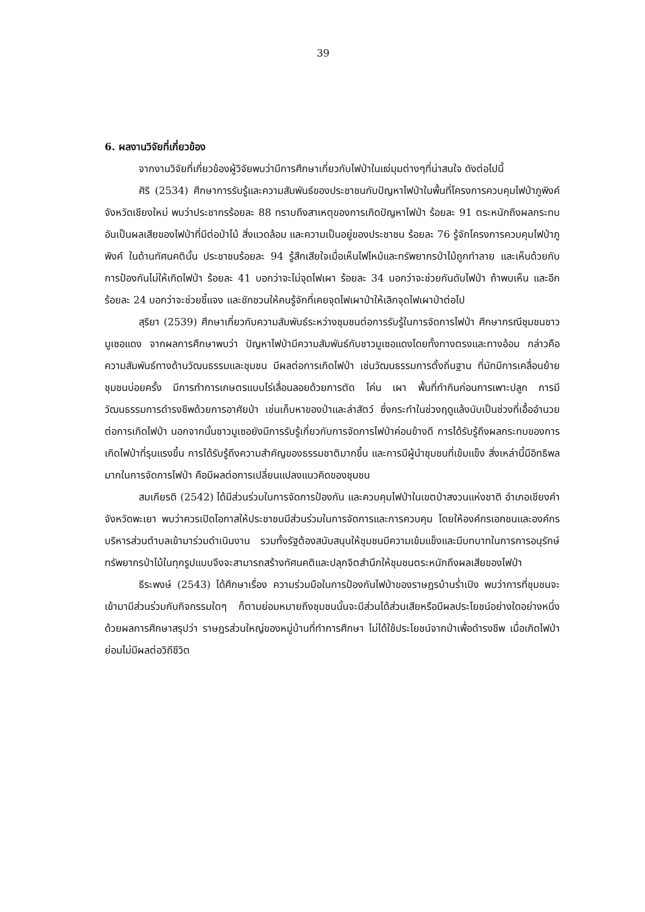39
6. ผลงานวิจัยที่เกี่ยวข้อง
จากงานวิจัยที่เกี่ยวข้องผู้วิจัยพบว่ามีการศึกษาเกี่ยวกับไฟป่าในแง่มุมต่างๆที่น่าสนใจ ดังต่อไปนี้
ศิริ (2534) ศึกษาการรับรู้และความสัมพันธ์ของประชาชนกับปัญหาไฟป่าในพื้นที่โครงการควบคุมไฟป่าภูพิงค์ จังหวัดเชียงใหม่ พบว่าประชากรร้อยละ 88 ทราบถึงสาเหตุของการเกิดปัญหาไฟป่า ร้อยละ 91 ตระหนักถึงผลกระทบอันเป็นผลเสียของไฟป่าที่มีต่อป่าไม้ สิ่งแวดล้อม และความเป็นอยู่ของประชาชน ร้อยละ 76 รู้จักโครงการควบคุมไฟป่าภูพิงค์ ในด้านทัศนคตินั้น ประชาชนร้อยละ 94 รู้สึกเสียใจเมื่อเห็นไฟไหม้และทรัพยากรป่าไม้ถูกทำลาย และเห็นด้วยกับการป้องกันไม่ให้เกิดไฟป่า ร้อยละ 41 บอกว่าจะไม่จุดไฟเผา ร้อยละ 34 บอกว่าจะช่วยกันดับไฟป่า ถ้าพบเห็น และอีกร้อยละ 24 บอกว่าจะช่วยชี้แจง และชักชวนให้คนรู้จักที่เคยจุดไฟเผาป่าให้เลิกจุดไฟเผาป่าต่อไป
สุริยา (2539) ศึกษาเกี่ยวกับความสัมพันธ์ระหว่างชุมชนต่อการรับรู้ในการจัดการไฟป่า ศึกษากรณีชุมชนชาวมูเซอแดง จากผลการศึกษาพบว่า ปัญหาไฟป่ามีความสัมพันธ์กับชาวมูเซอแดงโดยทั้งทางตรงและทางอ้อม กล่าวคือความสัมพันธ์ทางด้านวัฒนธรรมและชุมชน มีผลต่อการเกิดไฟป่า เช่นวัฒนธรรมการตั้งถิ่นฐาน ที่มักมีการเคลื่อนย้ายชุมชนบ่อยครั้ง มีการทำการเกษตรแบบไร่เลื่อนลอยด้วยการตัด โค่น เผา พื้นที่ทำกินก่อนการเพาะปลูก การมีวัฒนธรรมการดำรงชีพด้วยการอาศัยป่า เช่นเก็บหาของป่าและล่าสัตว์ ซึ่งกระทำในช่วงฤดูแล้งนับเป็นช่วงที่เอื้ออำนวยต่อการเกิดไฟป่า นอกจากนั้นชาวมูเซอยังมีการรับรู้เกี่ยวกับการจัดการไฟป่าค่อนข้างดี การได้รับรู้ถึงผลกระทบของการเกิดไฟป่าที่รุนแรงขึ้น การได้รับรู้ถึงความสำคัญของธรรมชาติมากขึ้น และการมีผู้นำชุมชนที่เข้มแข็ง สิ่งเหล่านี้มีอิทธิพลมากในการจัดการไฟป่า คือมีผลต่อการเปลี่ยนแปลงแนวคิดของชุมชน
สมเกียรติ (2542) ได้มีส่วนร่วมในการจัดการป้องกัน และควบคุมไฟป่าในเขตป่าสงวนแห่งชาติ อำเภอเชียงคำ จังหวัดพะเยา พบว่าควรเปิดโอกาสให้ประชาชนมีส่วนร่วมในการจัดการและการควบคุม โดยให้องค์กรเอกชนและองค์กรบริหารส่วนตำบลเข้ามาร่วมดำเนินงาน รวมทั้งรัฐต้องสนับสนุนให้ชุมชนมีความเข้มแข็งและมีบทบาทในการการอนุรักษ์ทรัพยากรป่าไม้ในทุกรูปแบบจึงจะสามารถสร้างทัศนคติและปลุกจิตสำนึกให้ชุมชนตระหนักถึงผลเสียของไฟป่า
ธีระพงษ์ (2543) ได้ศึกษาเรื่อง ความร่วมมือในการป้องกันไฟป่าของราษฎรบ้านร่ำเปิง พบว่าการที่ชุมชนจะเข้ามามีส่วนร่วมกับกิจกรรมใดๆ ก็ตามย่อมหมายถึงชุมชนนั้นจะมีส่วนได้ส่วนเสียหรือมีผลประโยชน์อย่างใดอย่างหนึ่งด้วยผลการศึกษาสรุปว่า ราษฎรส่วนใหญ่ของหมู่บ้านที่ทำการศึกษา ไม่ได้ใช้ประโยชน์จากป่าเพื่อดำรงชีพ เมื่อเกิดไฟป่าย่อมไม่มีผลต่อวิถีชีวิต